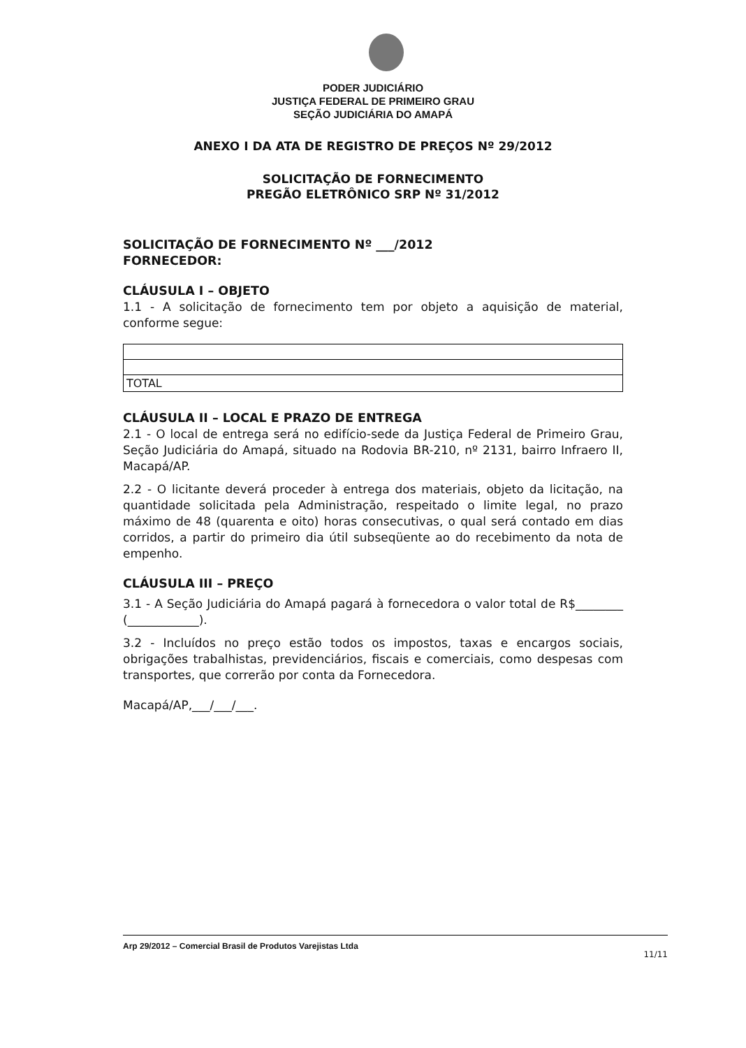PODER JUDICIÁRIO
JUSTIÇA FEDERAL DE PRIMEIRO GRAU
SEÇÃO JUDICIÁRIA DO AMAPÁ
ANEXO I DA ATA DE REGISTRO DE PREÇOS Nº 29/2012
SOLICITAÇÃO DE FORNECIMENTO
PREGÃO ELETRÔNICO SRP Nº 31/2012
SOLICITAÇÃO DE FORNECIMENTO Nº ___/2012
FORNECEDOR:
CLÁUSULA I – OBJETO
1.1 - A solicitação de fornecimento tem por objeto a aquisição de material, conforme segue:
| TOTAL |
CLÁUSULA II – LOCAL E PRAZO DE ENTREGA
2.1 - O local de entrega será no edifício-sede da Justiça Federal de Primeiro Grau, Seção Judiciária do Amapá, situado na Rodovia BR-210, nº 2131, bairro Infraero II, Macapá/AP.
2.2 - O licitante deverá proceder à entrega dos materiais, objeto da licitação, na quantidade solicitada pela Administração, respeitado o limite legal, no prazo máximo de 48 (quarenta e oito) horas consecutivas, o qual será contado em dias corridos, a partir do primeiro dia útil subseqüente ao do recebimento da nota de empenho.
CLÁUSULA III – PREÇO
3.1 - A Seção Judiciária do Amapá pagará à fornecedora o valor total de R$________ (____________).
3.2 - Incluídos no preço estão todos os impostos, taxas e encargos sociais, obrigações trabalhistas, previdenciários, fiscais e comerciais, como despesas com transportes, que correrão por conta da Fornecedora.
Macapá/AP,___/___/___.
Arp 29/2012 – Comercial Brasil de Produtos Varejistas Ltda 11/11